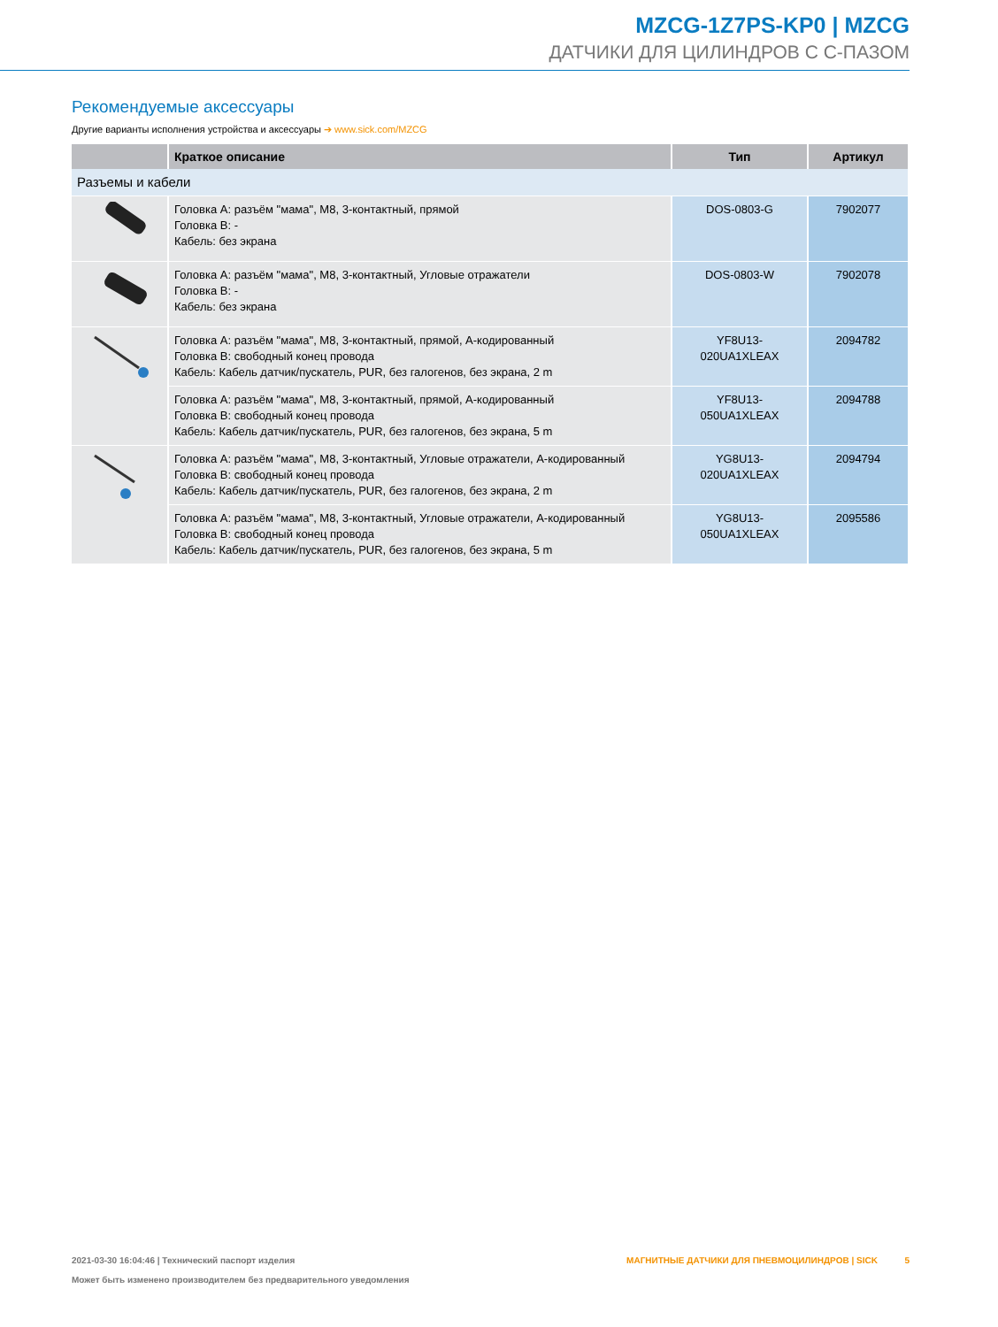MZCG-1Z7PS-KP0 | MZCG
ДАТЧИКИ ДЛЯ ЦИЛИНДРОВ С C-ПАЗОМ
Рекомендуемые аксессуары
Другие варианты исполнения устройства и аксессуары ➔ www.sick.com/MZCG
| | Краткое описание | Тип | Артикул |
| --- | --- | --- | --- |
| Разъемы и кабели | | | |
| | Головка A: разъём "мама", M8, 3-контактный, прямой Головка B: - Кабель: без экрана | DOS-0803-G | 7902077 |
| | Головка A: разъём "мама", M8, 3-контактный, Угловые отражатели Головка B: - Кабель: без экрана | DOS-0803-W | 7902078 |
| | Головка A: разъём "мама", M8, 3-контактный, прямой, A-кодированный Головка B: свободный конец провода Кабель: Кабель датчик/пускатель, PUR, без галогенов, без экрана, 2 m | YF8U13- 020UA1XLEAX | 2094782 |
| | Головка A: разъём "мама", M8, 3-контактный, прямой, A-кодированный Головка B: свободный конец провода Кабель: Кабель датчик/пускатель, PUR, без галогенов, без экрана, 5 m | YF8U13- 050UA1XLEAX | 2094788 |
| | Головка A: разъём "мама", M8, 3-контактный, Угловые отражатели, A-кодированный Головка B: свободный конец провода Кабель: Кабель датчик/пускатель, PUR, без галогенов, без экрана, 2 m | YG8U13- 020UA1XLEAX | 2094794 |
| | Головка A: разъём "мама", M8, 3-контактный, Угловые отражатели, A-кодированный Головка B: свободный конец провода Кабель: Кабель датчик/пускатель, PUR, без галогенов, без экрана, 5 m | YG8U13- 050UA1XLEAX | 2095586 |
2021-03-30 16:04:46 | Технический паспорт изделия
Может быть изменено производителем без предварительного уведомления
МАГНИТНЫЕ ДАТЧИКИ ДЛЯ ПНЕВМОЦИЛИНДРОВ | SICK 5